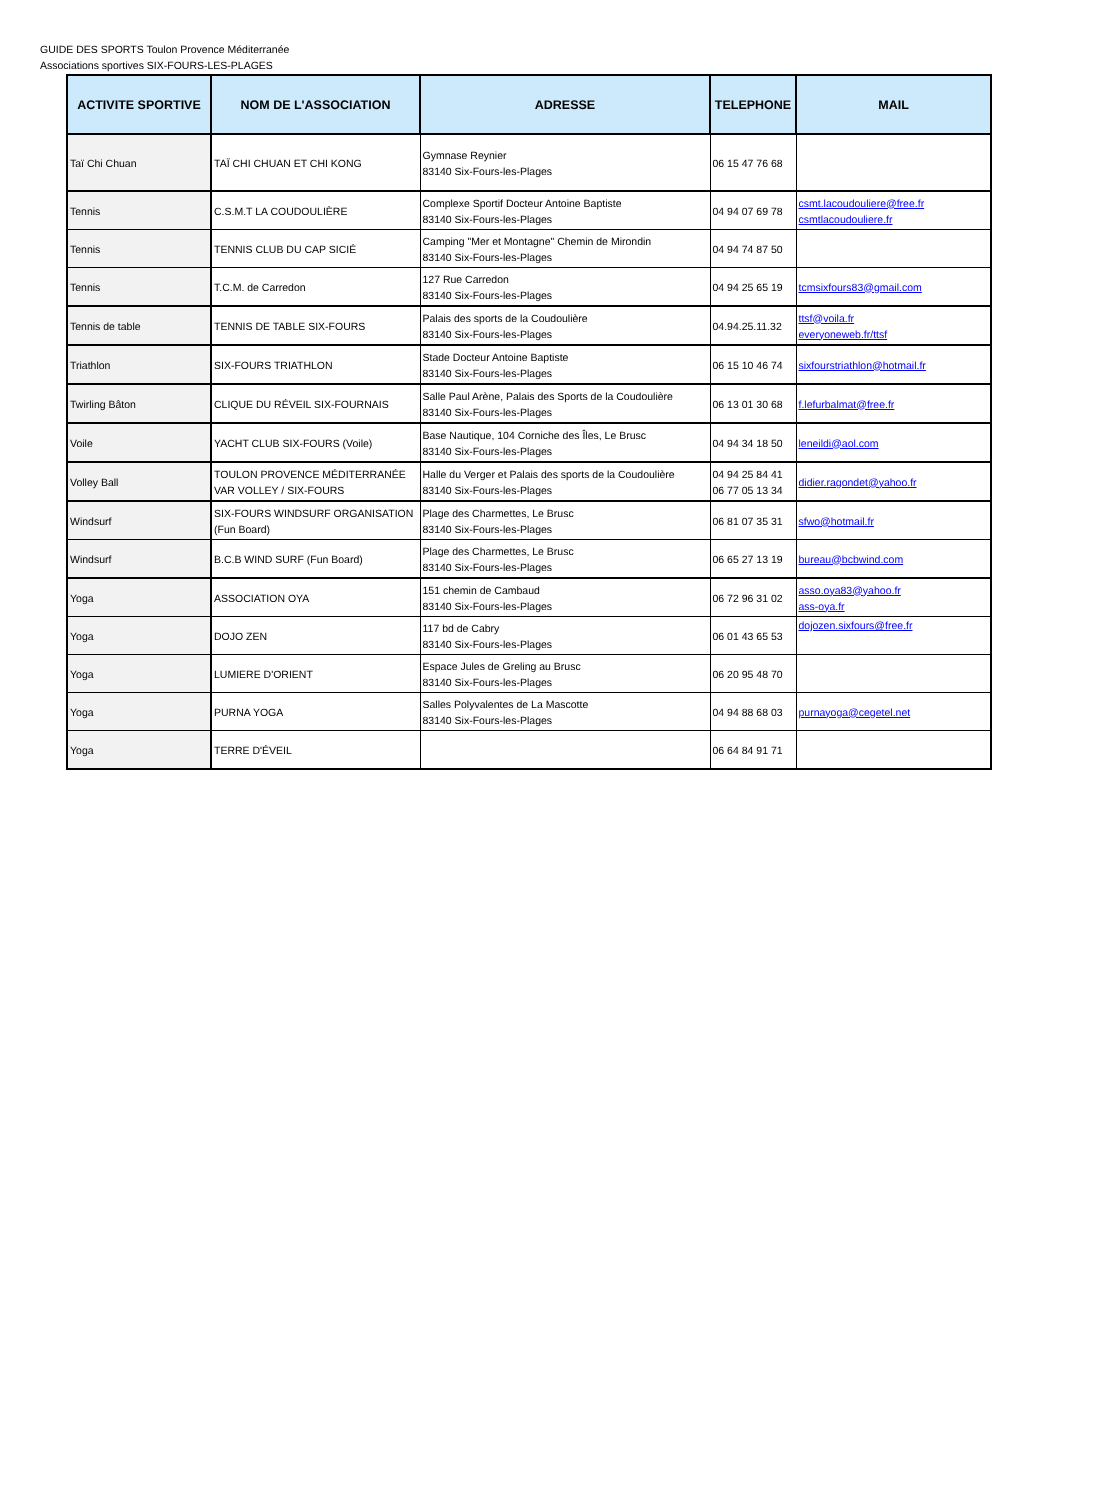GUIDE DES SPORTS Toulon Provence Méditerranée
Associations sportives SIX-FOURS-LES-PLAGES
| ACTIVITE SPORTIVE | NOM DE L'ASSOCIATION | ADRESSE | TELEPHONE | MAIL |
| --- | --- | --- | --- | --- |
| Taï Chi Chuan | TAÏ CHI CHUAN ET CHI KONG | Gymnase Reynier 83140 Six-Fours-les-Plages | 06 15 47 76 68 | |
| Tennis | C.S.M.T LA COUDOULIÈRE | Complexe Sportif Docteur Antoine Baptiste 83140 Six-Fours-les-Plages | 04 94 07 69 78 | csmt.lacoudouliere@free.fr csmtlacoudouliere.fr |
| Tennis | TENNIS CLUB DU CAP SICIÉ | Camping "Mer et Montagne" Chemin de Mirondin 83140 Six-Fours-les-Plages | 04 94 74 87 50 | |
| Tennis | T.C.M. de Carredon | 127 Rue Carredon 83140 Six-Fours-les-Plages | 04 94 25 65 19 | tcmsixfours83@gmail.com |
| Tennis de table | TENNIS DE TABLE SIX-FOURS | Palais des sports de la Coudoulière 83140 Six-Fours-les-Plages | 04.94.25.11.32 | ttsf@voila.fr everyoneweb.fr/ttsf |
| Triathlon | SIX-FOURS TRIATHLON | Stade Docteur Antoine Baptiste 83140 Six-Fours-les-Plages | 06 15 10 46 74 | sixfourstriathlon@hotmail.fr |
| Twirling Bâton | CLIQUE DU RÉVEIL SIX-FOURNAIS | Salle Paul Arène, Palais des Sports de la Coudoulière 83140 Six-Fours-les-Plages | 06 13 01 30 68 | f.lefurbalmat@free.fr |
| Voile | YACHT CLUB SIX-FOURS (Voile) | Base Nautique, 104 Corniche des Îles, Le Brusc 83140 Six-Fours-les-Plages | 04 94 34 18 50 | leneildi@aol.com |
| Volley Ball | TOULON PROVENCE MÉDITERRANÉE VAR VOLLEY / SIX-FOURS | Halle du Verger et Palais des sports de la Coudoulière 83140 Six-Fours-les-Plages | 04 94 25 84 41 06 77 05 13 34 | didier.ragondet@yahoo.fr |
| Windsurf | SIX-FOURS WINDSURF ORGANISATION (Fun Board) | Plage des Charmettes, Le Brusc 83140 Six-Fours-les-Plages | 06 81 07 35 31 | sfwo@hotmail.fr |
| Windsurf | B.C.B WIND SURF (Fun Board) | Plage des Charmettes, Le Brusc 83140 Six-Fours-les-Plages | 06 65 27 13 19 | bureau@bcbwind.com |
| Yoga | ASSOCIATION OYA | 151 chemin de Cambaud 83140 Six-Fours-les-Plages | 06 72 96 31 02 | asso.oya83@yahoo.fr ass-oya.fr |
| Yoga | DOJO ZEN | 117 bd de Cabry 83140 Six-Fours-les-Plages | 06 01 43 65 53 | dojozen.sixfours@free.fr |
| Yoga | LUMIERE D'ORIENT | Espace Jules de Greling au Brusc 83140 Six-Fours-les-Plages | 06 20 95 48 70 | |
| Yoga | PURNA YOGA | Salles Polyvalentes de La Mascotte 83140 Six-Fours-les-Plages | 04 94 88 68 03 | purnayoga@cegetel.net |
| Yoga | TERRE D'ÉVEIL | | 06 64 84 91 71 | |